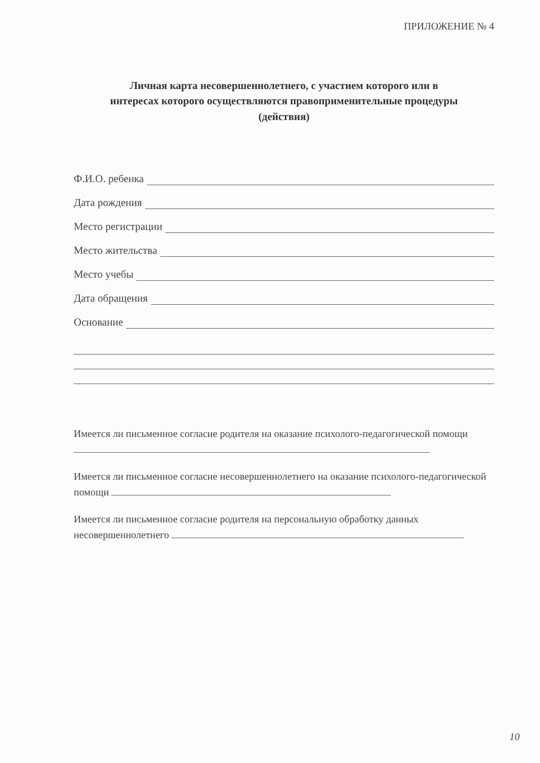ПРИЛОЖЕНИЕ № 4
Личная карта несовершеннолетнего, с участием которого или в
интересах которого осуществляются правоприменительные процедуры
(действия)
Ф.И.О. ребенка
Дата рождения
Место регистрации
Место жительства
Место учебы
Дата обращения
Основание
Имеется ли письменное согласие родителя на оказание психолого-педагогической помощи
Имеется ли письменное согласие несовершеннолетнего на оказание психолого-педагогической помощи
Имеется ли письменное согласие родителя на персональную обработку данных несовершеннолетнего
10